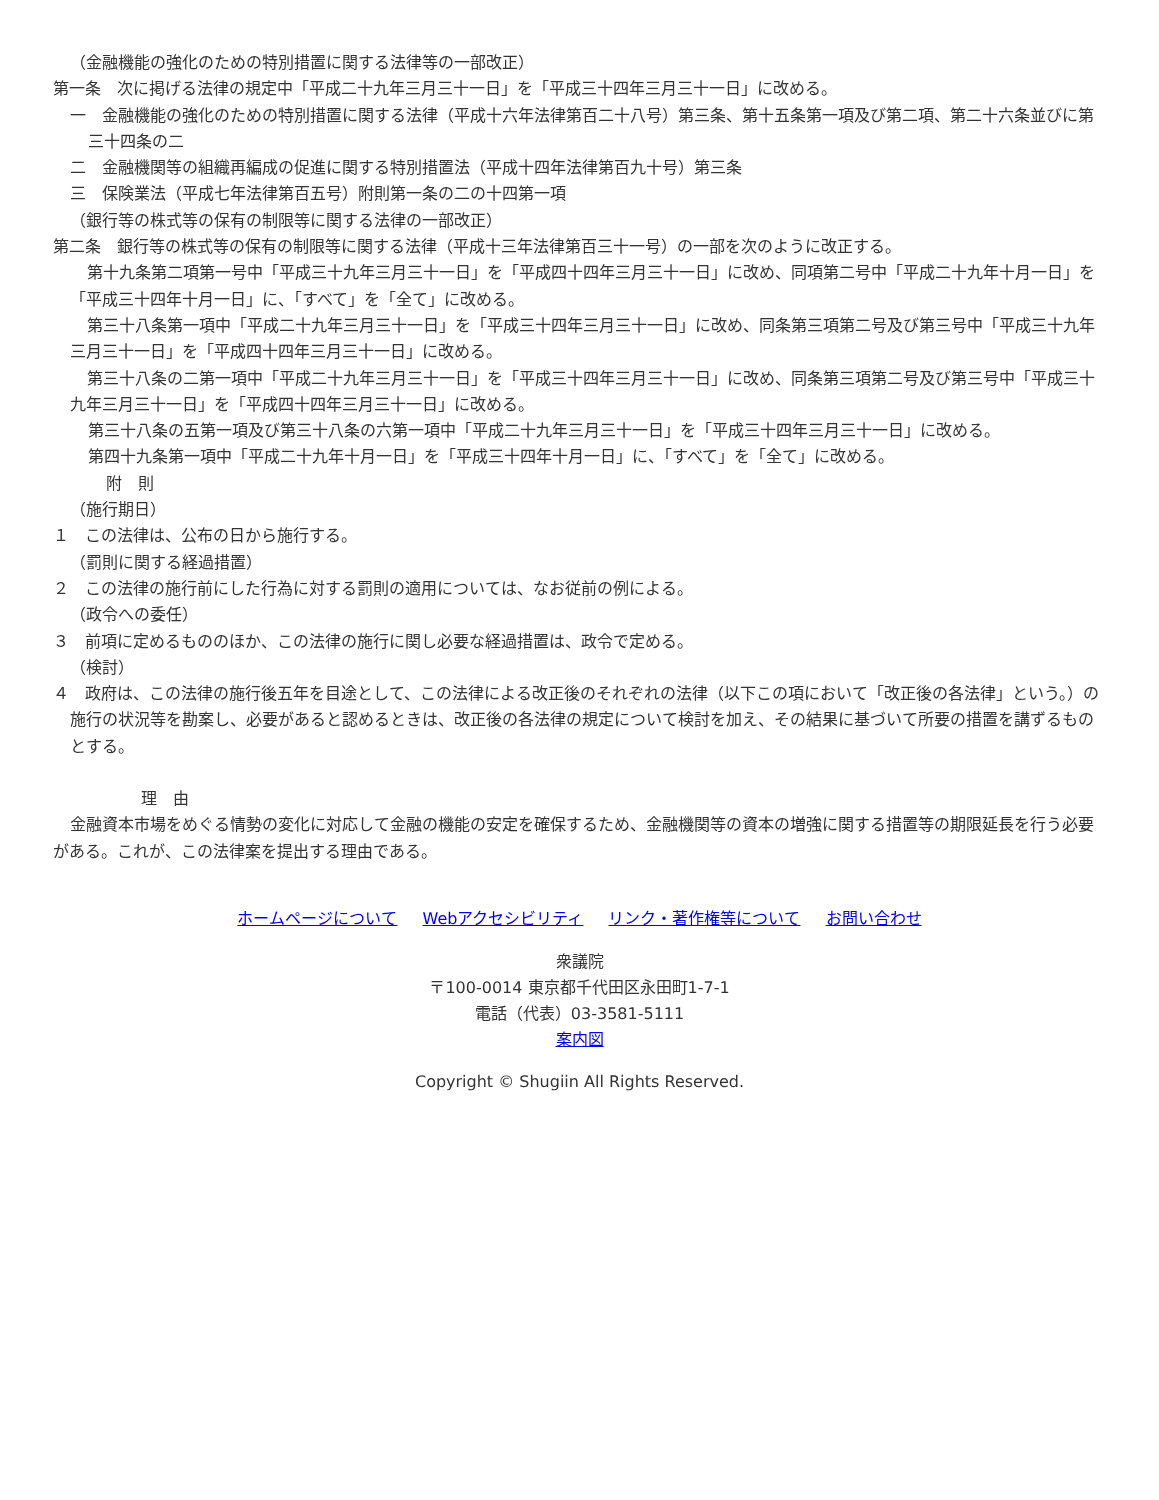（金融機能の強化のための特別措置に関する法律等の一部改正）
第一条　次に掲げる法律の規定中「平成二十九年三月三十一日」を「平成三十四年三月三十一日」に改める。
一　金融機能の強化のための特別措置に関する法律（平成十六年法律第百二十八号）第三条、第十五条第一項及び第二項、第二十六条並びに第三十四条の二
二　金融機関等の組織再編成の促進に関する特別措置法（平成十四年法律第百九十号）第三条
三　保険業法（平成七年法律第百五号）附則第一条の二の十四第一項
（銀行等の株式等の保有の制限等に関する法律の一部改正）
第二条　銀行等の株式等の保有の制限等に関する法律（平成十三年法律第百三十一号）の一部を次のように改正する。
第十九条第二項第一号中「平成三十九年三月三十一日」を「平成四十四年三月三十一日」に改め、同項第二号中「平成二十九年十月一日」を「平成三十四年十月一日」に、「すべて」を「全て」に改める。
第三十八条第一項中「平成二十九年三月三十一日」を「平成三十四年三月三十一日」に改め、同条第三項第二号及び第三号中「平成三十九年三月三十一日」を「平成四十四年三月三十一日」に改める。
第三十八条の二第一項中「平成二十九年三月三十一日」を「平成三十四年三月三十一日」に改め、同条第三項第二号及び第三号中「平成三十九年三月三十一日」を「平成四十四年三月三十一日」に改める。
第三十八条の五第一項及び第三十八条の六第一項中「平成二十九年三月三十一日」を「平成三十四年三月三十一日」に改める。
第四十九条第一項中「平成二十九年十月一日」を「平成三十四年十月一日」に、「すべて」を「全て」に改める。
附　則
（施行期日）
１　この法律は、公布の日から施行する。
（罰則に関する経過措置）
２　この法律の施行前にした行為に対する罰則の適用については、なお従前の例による。
（政令への委任）
３　前項に定めるもののほか、この法律の施行に関し必要な経過措置は、政令で定める。
（検討）
４　政府は、この法律の施行後五年を目途として、この法律による改正後のそれぞれの法律（以下この項において「改正後の各法律」という。）の施行の状況等を勘案し、必要があると認めるときは、改正後の各法律の規定について検討を加え、その結果に基づいて所要の措置を講ずるものとする。
理　由
金融資本市場をめぐる情勢の変化に対応して金融の機能の安定を確保するため、金融機関等の資本の増強に関する措置等の期限延長を行う必要がある。これが、この法律案を提出する理由である。
ホームページについて Webアクセシビリティ リンク・著作権等について お問い合わせ
衆議院
〒100-0014 東京都千代田区永田町1-7-1
電話（代表）03-3581-5111
案内図
Copyright © Shugiin All Rights Reserved.